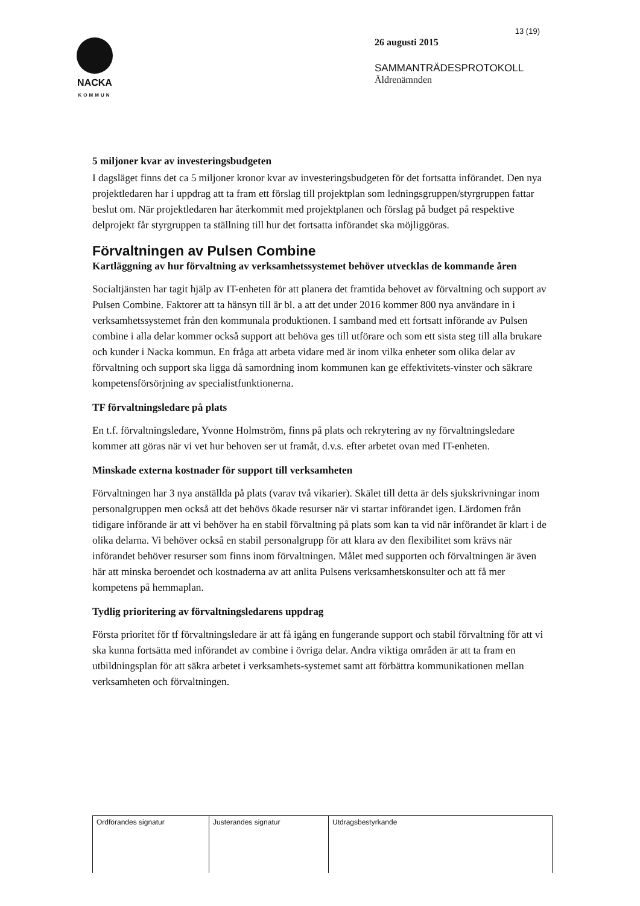NACKA
KOMMUN
13 (19)
26 augusti 2015
SAMMANTRÄDESPROTOKOLL
Äldrenämnden
5 miljoner kvar av investeringsbudgeten
I dagsläget finns det ca 5 miljoner kronor kvar av investeringsbudgeten för det fortsatta införandet. Den nya projektledaren har i uppdrag att ta fram ett förslag till projektplan som ledningsgruppen/styrgruppen fattar beslut om. När projektledaren har återkommit med projektplanen och förslag på budget på respektive delprojekt får styrgruppen ta ställning till hur det fortsatta införandet ska möjliggöras.
Förvaltningen av Pulsen Combine
Kartläggning av hur förvaltning av verksamhetssystemet behöver utvecklas de kommande åren
Socialtjänsten har tagit hjälp av IT-enheten för att planera det framtida behovet av förvaltning och support av Pulsen Combine. Faktorer att ta hänsyn till är bl. a att det under 2016 kommer 800 nya användare in i verksamhetssystemet från den kommunala produktionen. I samband med ett fortsatt införande av Pulsen combine i alla delar kommer också support att behöva ges till utförare och som ett sista steg till alla brukare och kunder i Nacka kommun. En fråga att arbeta vidare med är inom vilka enheter som olika delar av förvaltning och support ska ligga då samordning inom kommunen kan ge effektivitets-vinster och säkrare kompetensförsörjning av specialistfunktionerna.
TF förvaltningsledare på plats
En t.f. förvaltningsledare, Yvonne Holmström, finns på plats och rekrytering av ny förvaltningsledare kommer att göras när vi vet hur behoven ser ut framåt, d.v.s. efter arbetet ovan med IT-enheten.
Minskade externa kostnader för support till verksamheten
Förvaltningen har 3 nya anställda på plats (varav två vikarier). Skälet till detta är dels sjukskrivningar inom personalgruppen men också att det behövs ökade resurser när vi startar införandet igen. Lärdomen från tidigare införande är att vi behöver ha en stabil förvaltning på plats som kan ta vid när införandet är klart i de olika delarna. Vi behöver också en stabil personalgrupp för att klara av den flexibilitet som krävs när införandet behöver resurser som finns inom förvaltningen. Målet med supporten och förvaltningen är även här att minska beroendet och kostnaderna av att anlita Pulsens verksamhetskonsulter och att få mer kompetens på hemmaplan.
Tydlig prioritering av förvaltningsledarens uppdrag
Första prioritet för tf förvaltningsledare är att få igång en fungerande support och stabil förvaltning för att vi ska kunna fortsätta med införandet av combine i övriga delar. Andra viktiga områden är att ta fram en utbildningsplan för att säkra arbetet i verksamhets-systemet samt att förbättra kommunikationen mellan verksamheten och förvaltningen.
| Ordförandes signatur | Justerandes signatur | Utdragsbestyrkande |